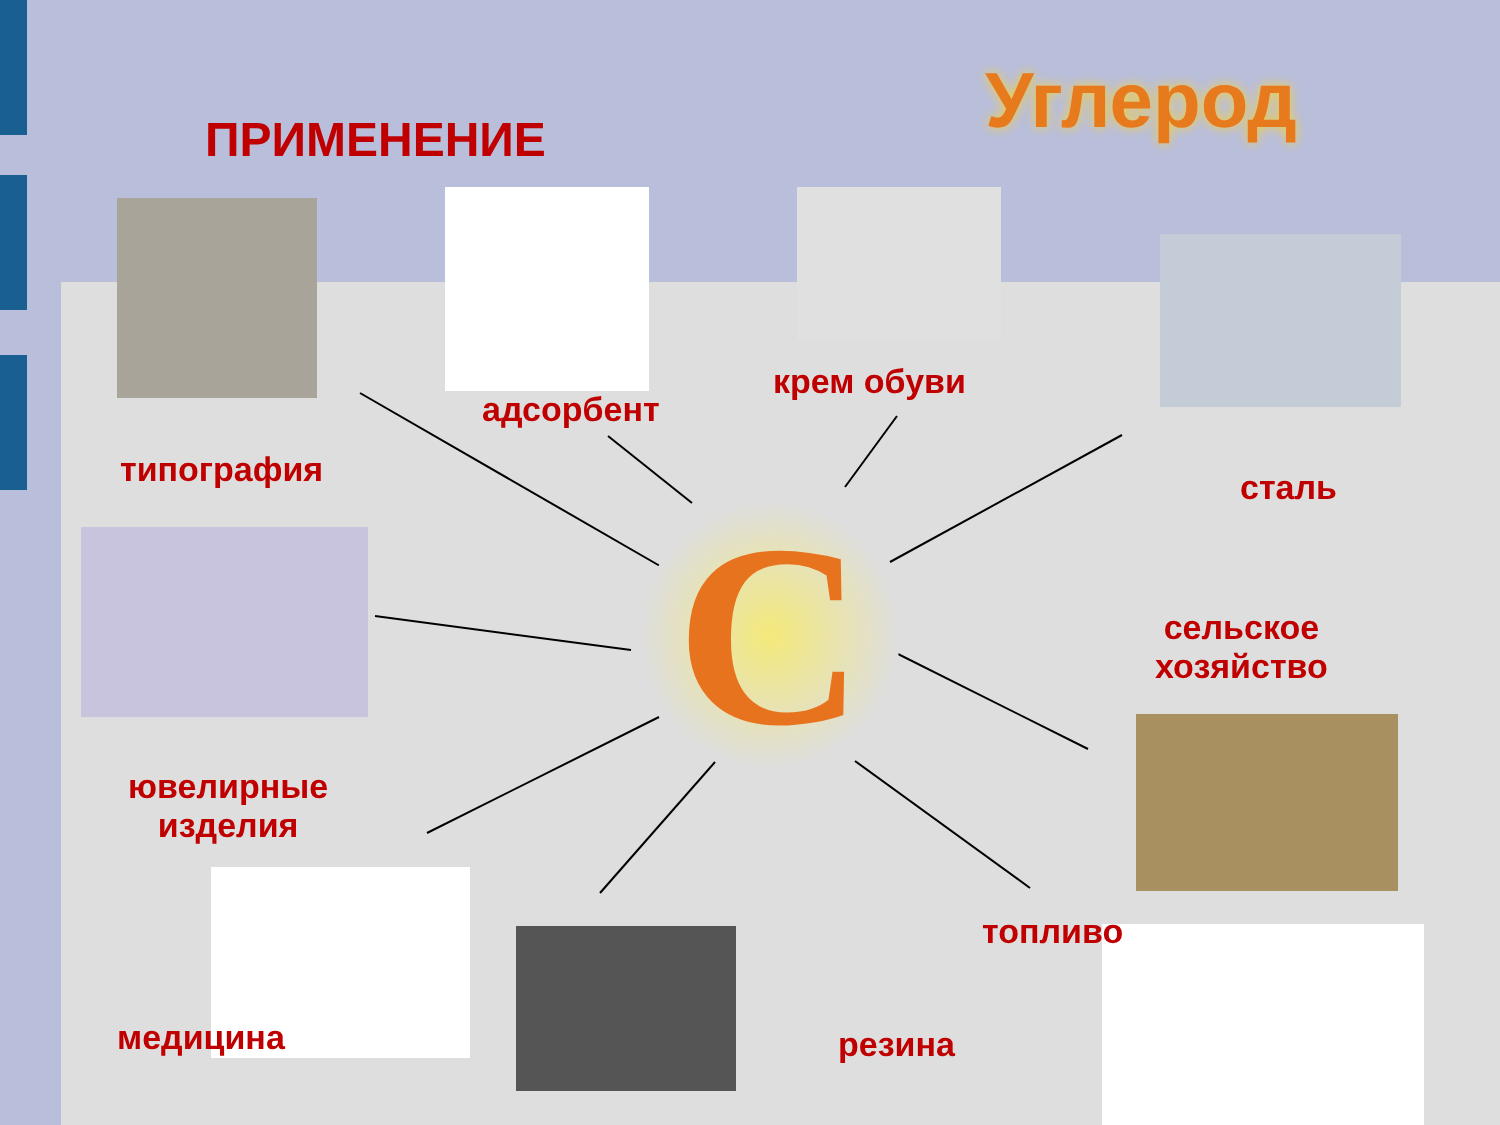Углерод
ПРИМЕНЕНИЕ
C
типография
адсорбент
крем обуви
сталь
сельское
хозяйство
ювелирные
изделия
топливо
медицина резина